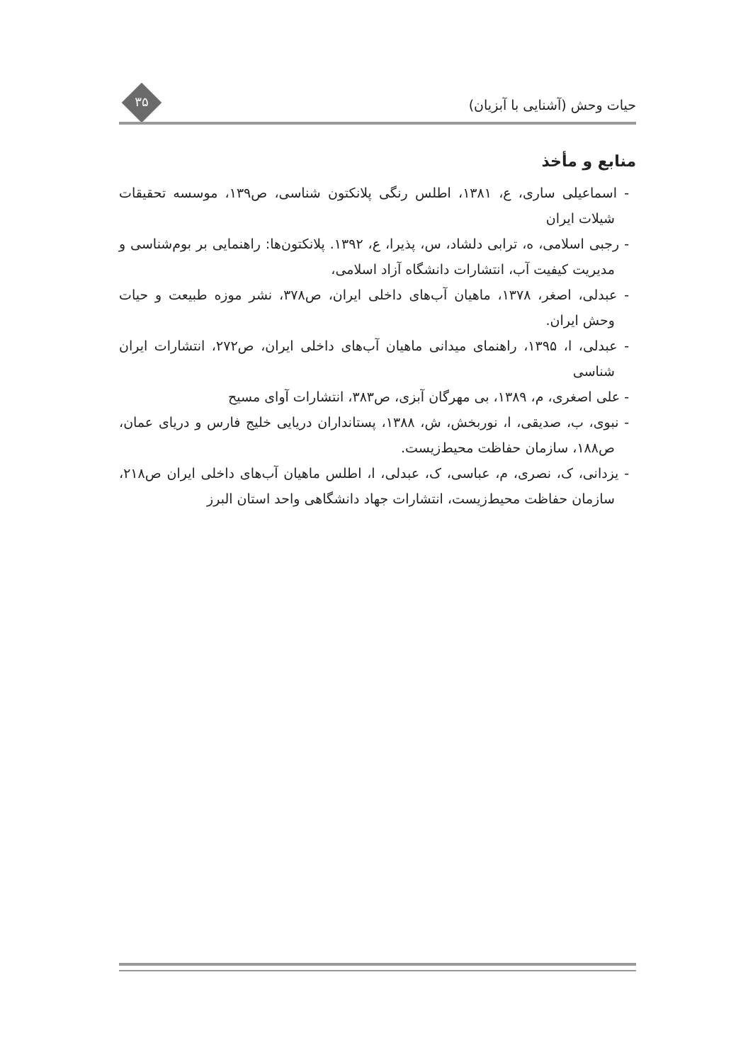حیات وحش (آشنایی با آبزیان)
۳۵
منابع و مأخذ
- اسماعیلی ساری، ع، ۱۳۸۱، اطلس رنگی پلانکتون شناسی، ص۱۳۹، موسسه تحقیقات شیلات ایران
- رجبی اسلامی، ه، ترابی دلشاد، س، پذیرا، ع، ۱۳۹۲. پلانکتون‌ها: راهنمایی بر بوم‌شناسی و مدیریت کیفیت آب، انتشارات دانشگاه آزاد اسلامی،
- عبدلی، اصغر، ۱۳۷۸، ماهیان آب‌های داخلی ایران، ص۳۷۸، نشر موزه طبیعت و حیات وحش ایران.
- عبدلی، ا، ۱۳۹۵، راهنمای میدانی ماهیان آب‌های داخلی ایران، ص۲۷۲، انتشارات ایران شناسی
- علی اصغری، م، ۱۳۸۹، بی مهرگان آبزی، ص۳۸۳، انتشارات آوای مسیح
- نبوی، ب، صدیقی، ا، نوربخش، ش، ۱۳۸۸، پستانداران دریایی خلیج فارس و دریای عمان، ص۱۸۸، سازمان حفاظت محیط‌زیست.
- یزدانی، ک، نصری، م، عباسی، ک، عبدلی، ا، اطلس ماهیان آب‌های داخلی ایران ص۲۱۸، سازمان حفاظت محیط‌زیست، انتشارات جهاد دانشگاهی واحد استان البرز